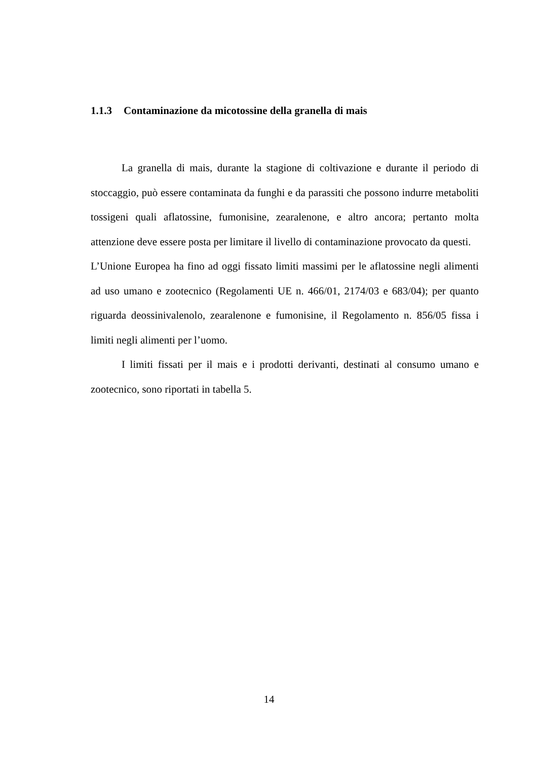1.1.3 Contaminazione da micotossine della granella di mais
La granella di mais, durante la stagione di coltivazione e durante il periodo di stoccaggio, può essere contaminata da funghi e da parassiti che possono indurre metaboliti tossigeni quali aflatossine, fumonisine, zearalenone, e altro ancora; pertanto molta attenzione deve essere posta per limitare il livello di contaminazione provocato da questi.
L’Unione Europea ha fino ad oggi fissato limiti massimi per le aflatossine negli alimenti ad uso umano e zootecnico (Regolamenti UE n. 466/01, 2174/03 e 683/04); per quanto riguarda deossinivalenolo, zearalenone e fumonisine, il Regolamento n. 856/05 fissa i limiti negli alimenti per l’uomo.
I limiti fissati per il mais e i prodotti derivanti, destinati al consumo umano e zootecnico, sono riportati in tabella 5.
14